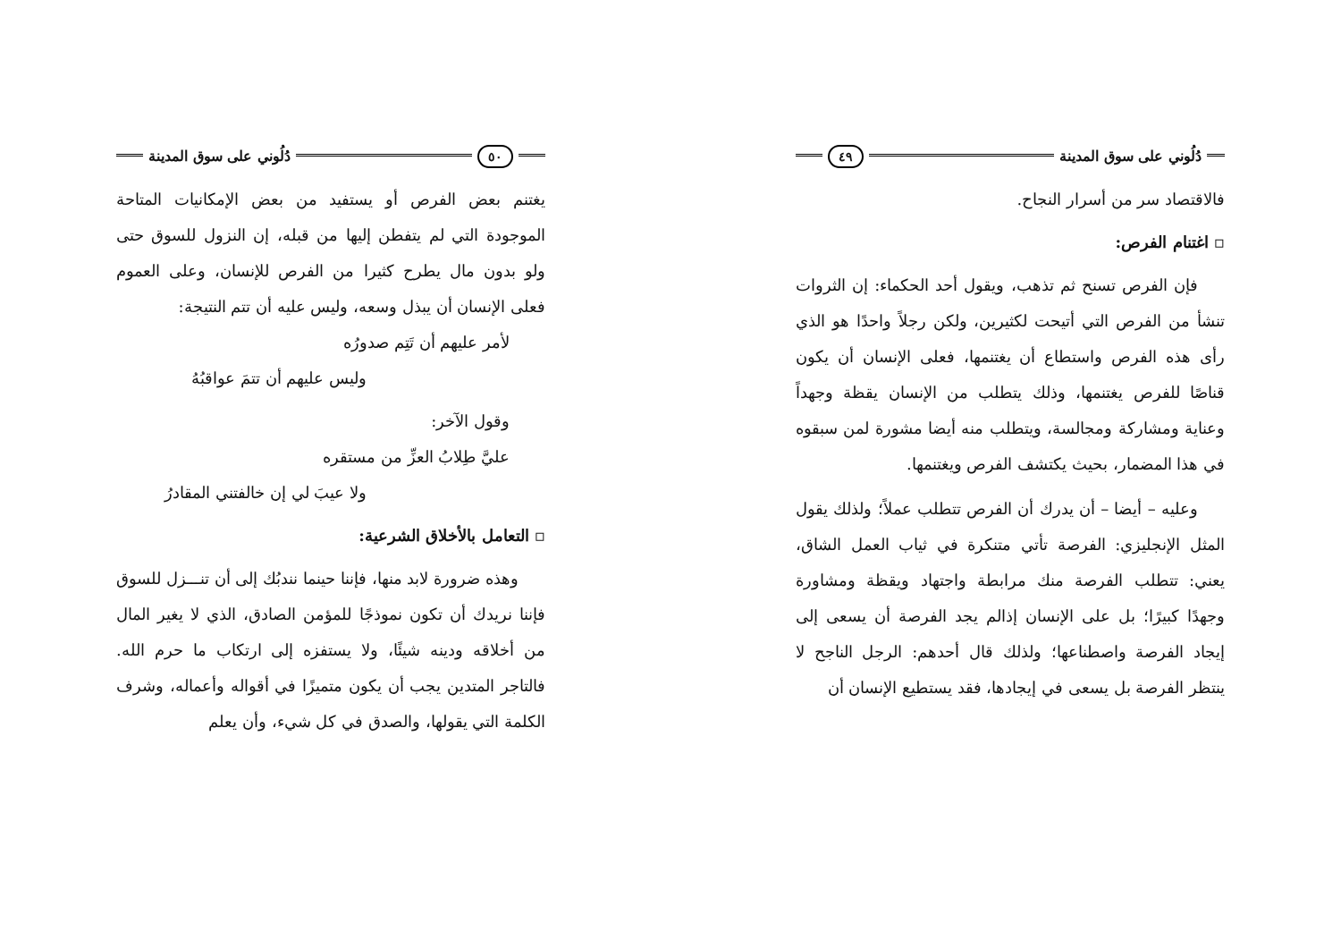دُلُوني على سوق المدينة ٤٩
فالاقتصاد سر من أسرار النجاح.
▫ اغتنام الفرص:
فإن الفرص تسنح ثم تذهب، ويقول أحد الحكماء: إن الثروات تنشأ من الفرص التي أتيحت لكثيرين، ولكن رجلاً واحدًا هو الذي رأى هذه الفرص واستطاع أن يغتنمها، فعلى الإنسان أن يكون قناصًا للفرص يغتنمها، وذلك يتطلب من الإنسان يقظة وجهداً وعناية ومشاركة ومجالسة، ويتطلب منه أيضا مشورة لمن سبقوه في هذا المضمار، بحيث يكتشف الفرص ويغتنمها.
وعليه – أيضا – أن يدرك أن الفرص تتطلب عملاً؛ ولذلك يقول المثل الإنجليزي: الفرصة تأتي متنكرة في ثياب العمل الشاق، يعني: تتطلب الفرصة منك مرابطة واجتهاد ويقظة ومشاورة وجهدًا كبيرًا؛ بل على الإنسان إذالم يجد الفرصة أن يسعى إلى إيجاد الفرصة واصطناعها؛ ولذلك قال أحدهم: الرجل الناجح لا ينتظر الفرصة بل يسعى في إيجادها، فقد يستطيع الإنسان أن
٥٠ دُلُوني على سوق المدينة
يغتنم بعض الفرص أو يستفيد من بعض الإمكانيات المتاحة الموجودة التي لم يتفطن إليها من قبله، إن النزول للسوق حتى ولو بدون مال يطرح كثيرا من الفرص للإنسان، وعلى العموم فعلى الإنسان أن يبذل وسعه، وليس عليه أن تتم النتيجة:
لأمر عليهم أن تَتِم صدورُه
وليس عليهم أن تتمَ عواقبُهُ
وقول الآخر:
عليَّ طِلابُ العزِّ من مستقره
ولا عيبَ لي إن خالفتني المقادرُ
▫ التعامل بالأخلاق الشرعية:
وهذه ضرورة لابد منها، فإننا حينما نندبُك إلى أن تنـــزل للسوق فإننا نريدك أن تكون نموذجًا للمؤمن الصادق، الذي لا يغير المال من أخلاقه ودينه شيئًا، ولا يستفزه إلى ارتكاب ما حرم الله. فالتاجر المتدين يجب أن يكون متميزًا في أقواله وأعماله، وشرف الكلمة التي يقولها، والصدق في كل شيء، وأن يعلم